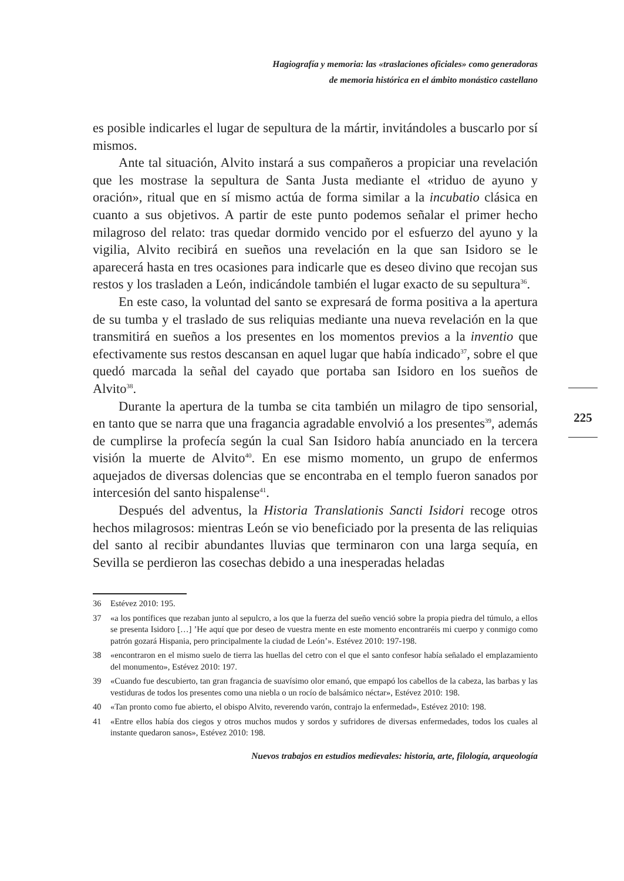Hagiografía y memoria: las «traslaciones oficiales» como generadoras
de memoria histórica en el ámbito monástico castellano
es posible indicarles el lugar de sepultura de la mártir, invitándoles a buscarlo por sí mismos.
Ante tal situación, Alvito instará a sus compañeros a propiciar una revelación que les mostrase la sepultura de Santa Justa mediante el «triduo de ayuno y oración», ritual que en sí mismo actúa de forma similar a la incubatio clásica en cuanto a sus objetivos. A partir de este punto podemos señalar el primer hecho milagroso del relato: tras quedar dormido vencido por el esfuerzo del ayuno y la vigilia, Alvito recibirá en sueños una revelación en la que san Isidoro se le aparecerá hasta en tres ocasiones para indicarle que es deseo divino que recojan sus restos y los trasladen a León, indicándole también el lugar exacto de su sepultura<sup>36</sup>.
En este caso, la voluntad del santo se expresará de forma positiva a la apertura de su tumba y el traslado de sus reliquias mediante una nueva revelación en la que transmitirá en sueños a los presentes en los momentos previos a la inventio que efectivamente sus restos descansan en aquel lugar que había indicado<sup>37</sup>, sobre el que quedó marcada la señal del cayado que portaba san Isidoro en los sueños de Alvito<sup>38</sup>.
Durante la apertura de la tumba se cita también un milagro de tipo sensorial, en tanto que se narra que una fragancia agradable envolvió a los presentes<sup>39</sup>, además de cumplirse la profecía según la cual San Isidoro había anunciado en la tercera visión la muerte de Alvito<sup>40</sup>. En ese mismo momento, un grupo de enfermos aquejados de diversas dolencias que se encontraba en el templo fueron sanados por intercesión del santo hispalense<sup>41</sup>.
Después del adventus, la Historia Translationis Sancti Isidori recoge otros hechos milagrosos: mientras León se vio beneficiado por la presenta de las reliquias del santo al recibir abundantes lluvias que terminaron con una larga sequía, en Sevilla se perdieron las cosechas debido a una inesperadas heladas
36 Estévez 2010: 195.
37 «a los pontífices que rezaban junto al sepulcro, a los que la fuerza del sueño venció sobre la propia piedra del túmulo, a ellos se presenta Isidoro […] ’He aquí que por deseo de vuestra mente en este momento encontraréis mi cuerpo y conmigo como patrón gozará Hispania, pero principalmente la ciudad de León’». Estévez 2010: 197-198.
38 «encontraron en el mismo suelo de tierra las huellas del cetro con el que el santo confesor había señalado el emplazamiento del monumento», Estévez 2010: 197.
39 «Cuando fue descubierto, tan gran fragancia de suavísimo olor emanó, que empapó los cabellos de la cabeza, las barbas y las vestiduras de todos los presentes como una niebla o un rocío de balsámico néctar», Estévez 2010: 198.
40 «Tan pronto como fue abierto, el obispo Alvito, reverendo varón, contrajo la enfermedad», Estévez 2010: 198.
41 «Entre ellos había dos ciegos y otros muchos mudos y sordos y sufridores de diversas enfermedades, todos los cuales al instante quedaron sanos», Estévez 2010: 198.
225
Nuevos trabajos en estudios medievales: historia, arte, filología, arqueología